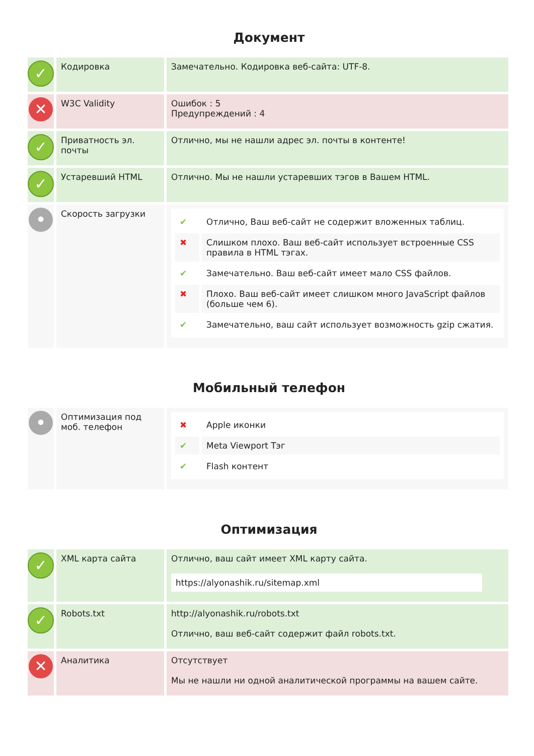Документ
| ✓ | Кодировка | Замечательно. Кодировка веб-сайта: UTF-8. |
| ✕ | W3C Validity | Ошибок : 5 Предупреждений : 4 |
| ✓ | Приватность эл. почты | Отлично, мы не нашли адрес эл. почты в контенте! |
| ✓ | Устаревший HTML | Отлично. Мы не нашли устаревших тэгов в Вашем HTML. |
| • | Скорость загрузки | / ✔ / Отлично, Ваш веб-сайт не содержит вложенных таблиц. / / ✖ / Слишком плохо. Ваш веб-сайт использует встроенные CSS правила в HTML тэгах. / / ✔ / Замечательно. Ваш веб-сайт имеет мало CSS файлов. / / ✖ / Плохо. Ваш веб-сайт имеет слишком много JavaScript файлов (больше чем 6). / / ✔ / Замечательно, ваш сайт использует возможность gzip сжатия. / |
Мобильный телефон
| • | Оптимизация под моб. телефон | / ✖ / Apple иконки / / ✔ / Meta Viewport Тэг / / ✔ / Flash контент / |
Оптимизация
| ✓ | XML карта сайта | Отлично, ваш сайт имеет XML карту сайта. https://alyonashik.ru/sitemap.xml |
| ✓ | Robots.txt | http://alyonashik.ru/robots.txt Отлично, ваш веб-сайт содержит файл robots.txt. |
| ✕ | Аналитика | Отсутствует Мы не нашли ни одной аналитической программы на вашем сайте. |